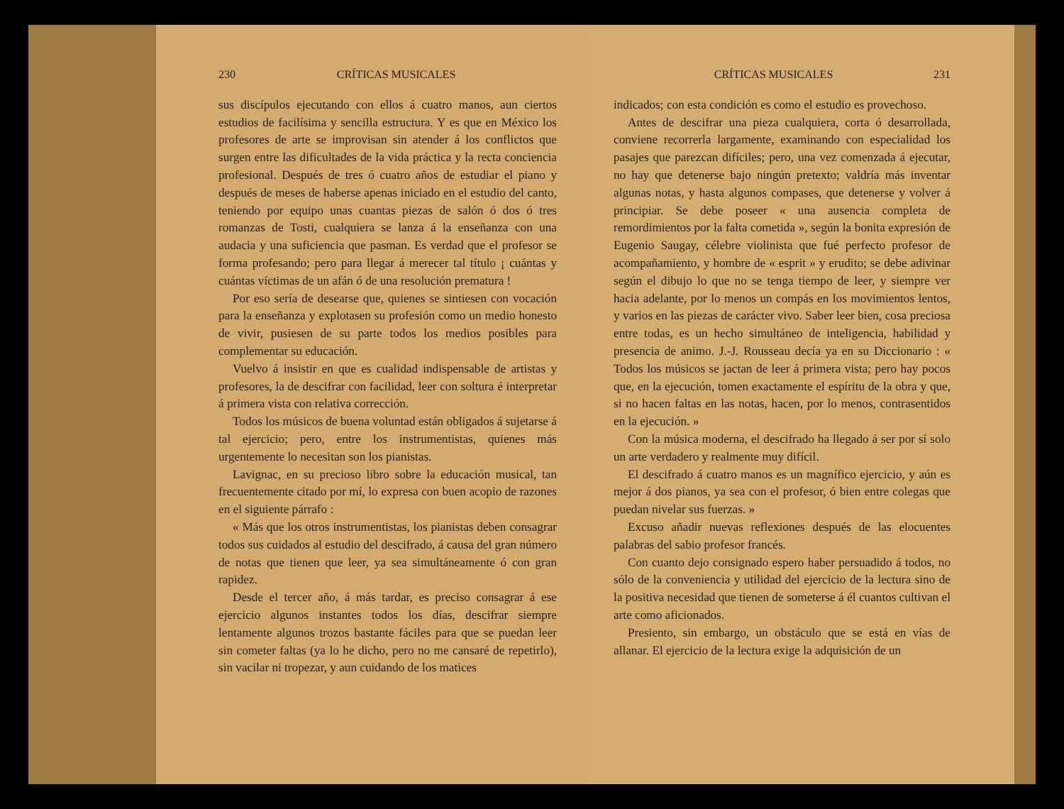230 CRÍTICAS MUSICALES
sus discípulos ejecutando con ellos á cuatro manos, aun ciertos estudios de facilísima y sencilla estructura. Y es que en México los profesores de arte se improvisan sin atender á los conflictos que surgen entre las dificultades de la vida práctica y la recta conciencia profesional. Después de tres ó cuatro años de estudiar el piano y después de meses de haberse apenas iniciado en el estudio del canto, teniendo por equipo unas cuantas piezas de salón ó dos ó tres romanzas de Tosti, cualquiera se lanza á la enseñanza con una audacia y una suficiencia que pasman. Es verdad que el profesor se forma profesando; pero para llegar á merecer tal título ¡ cuántas y cuántas víctimas de un afán ó de una resolución prematura !
Por eso sería de desearse que, quienes se sintiesen con vocación para la enseñanza y explotasen su profesión como un medio honesto de vivir, pusiesen de su parte todos los medios posibles para complementar su educación.
Vuelvo á insistir en que es cualidad indispensable de artistas y profesores, la de descifrar con facilidad, leer con soltura é interpretar á primera vista con relativa corrección.
Todos los músicos de buena voluntad están obligados á sujetarse á tal ejercicio; pero, entre los instrumentistas, quienes más urgentemente lo necesitan son los pianistas.
Lavignac, en su precioso libro sobre la educación musical, tan frecuentemente citado por mí, lo expresa con buen acopio de razones en el siguiente párrafo :
« Más que los otros instrumentistas, los pianistas deben consagrar todos sus cuidados al estudio del descifrado, á causa del gran número de notas que tienen que leer, ya sea simultáneamente ó con gran rapidez.
Desde el tercer año, á más tardar, es preciso consagrar á ese ejercicio algunos instantes todos los días, descifrar siempre lentamente algunos trozos bastante fáciles para que se puedan leer sin cometer faltas (ya lo he dicho, pero no me cansaré de repetirlo), sin vacilar ni tropezar, y aun cuidando de los matices
CRÍTICAS MUSICALES 231
indicados; con esta condición es como el estudio es provechoso.
Antes de descifrar una pieza cualquiera, corta ó desarrollada, conviene recorrerla largamente, examinando con especialidad los pasajes que parezcan difíciles; pero, una vez comenzada á ejecutar, no hay que detenerse bajo ningún pretexto; valdría más inventar algunas notas, y hasta algunos compases, que detenerse y volver á principiar. Se debe poseer « una ausencia completa de remordimientos por la falta cometida », según la bonita expresión de Eugenio Saugay, célebre violinista que fué perfecto profesor de acompañamiento, y hombre de « esprit » y erudito; se debe adivinar según el dibujo lo que no se tenga tiempo de leer, y siempre ver hacia adelante, por lo menos un compás en los movimientos lentos, y varios en las piezas de carácter vivo. Saber leer bien, cosa preciosa entre todas, es un hecho simultáneo de inteligencia, habilidad y presencia de animo. J.-J. Rousseau decía ya en su Diccionario : « Todos los músicos se jactan de leer á primera vista; pero hay pocos que, en la ejecución, tomen exactamente el espíritu de la obra y que, si no hacen faltas en las notas, hacen, por lo menos, contrasentidos en la ejecución. »
Con la música moderna, el descifrado ha llegado á ser por sí solo un arte verdadero y realmente muy difícil.
El descifrado á cuatro manos es un magnífico ejercicio, y aún es mejor á dos pianos, ya sea con el profesor, ó bien entre colegas que puedan nivelar sus fuerzas. »
Excuso añadir nuevas reflexiones después de las elocuentes palabras del sabio profesor francés.
Con cuanto dejo consignado espero haber persuadido á todos, no sólo de la conveniencia y utilidad del ejercicio de la lectura sino de la positiva necesidad que tienen de someterse á él cuantos cultivan el arte como aficionados.
Presiento, sin embargo, un obstáculo que se está en vías de allanar. El ejercicio de la lectura exige la adquisición de un